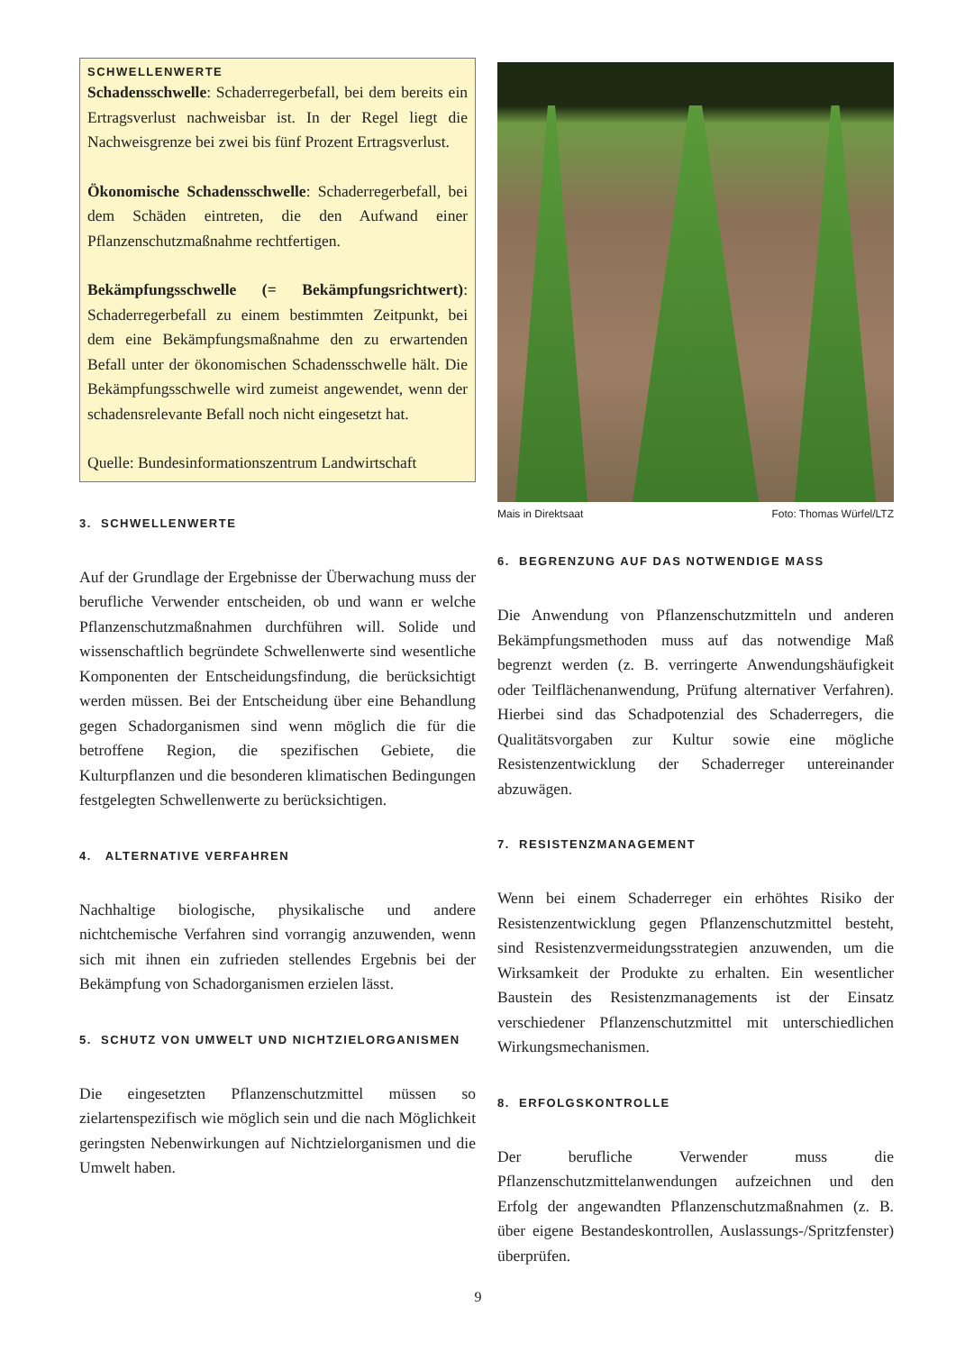SCHWELLENWERTE
Schadensschwelle: Schaderregerbefall, bei dem bereits ein Ertragsverlust nachweisbar ist. In der Regel liegt die Nachweisgrenze bei zwei bis fünf Prozent Ertragsverlust.
Ökonomische Schadensschwelle: Schaderregerbefall, bei dem Schäden eintreten, die den Aufwand einer Pflanzenschutzmaßnahme rechtfertigen.
Bekämpfungsschwelle (= Bekämpfungsrichtwert): Schaderregerbefall zu einem bestimmten Zeitpunkt, bei dem eine Bekämpfungsmaßnahme den zu erwartenden Befall unter der ökonomischen Schadensschwelle hält. Die Bekämpfungsschwelle wird zumeist angewendet, wenn der schadensrelevante Befall noch nicht eingesetzt hat.
Quelle: Bundesinformationszentrum Landwirtschaft
3. SCHWELLENWERTE
Auf der Grundlage der Ergebnisse der Überwachung muss der berufliche Verwender entscheiden, ob und wann er welche Pflanzenschutzmaßnahmen durchführen will. Solide und wissenschaftlich begründete Schwellenwerte sind wesentliche Komponenten der Entscheidungsfindung, die berücksichtigt werden müssen. Bei der Entscheidung über eine Behandlung gegen Schadorganismen sind wenn möglich die für die betroffene Region, die spezifischen Gebiete, die Kulturpflanzen und die besonderen klimatischen Bedingungen festgelegten Schwellenwerte zu berücksichtigen.
4. ALTERNATIVE VERFAHREN
Nachhaltige biologische, physikalische und andere nichtchemische Verfahren sind vorrangig anzuwenden, wenn sich mit ihnen ein zufrieden stellendes Ergebnis bei der Bekämpfung von Schadorganismen erzielen lässt.
5. SCHUTZ VON UMWELT UND NICHTZIELORGANISMEN
Die eingesetzten Pflanzenschutzmittel müssen so zielartenspezifisch wie möglich sein und die nach Möglichkeit geringsten Nebenwirkungen auf Nichtzielorganismen und die Umwelt haben.
Mais in Direktsaat Foto: Thomas Würfel/LTZ
6. BEGRENZUNG AUF DAS NOTWENDIGE MASS
Die Anwendung von Pflanzenschutzmitteln und anderen Bekämpfungsmethoden muss auf das notwendige Maß begrenzt werden (z. B. verringerte Anwendungshäufigkeit oder Teilflächenanwendung, Prüfung alternativer Verfahren). Hierbei sind das Schadpotenzial des Schaderregers, die Qualitätsvorgaben zur Kultur sowie eine mögliche Resistenzentwicklung der Schaderreger untereinander abzuwägen.
7. RESISTENZMANAGEMENT
Wenn bei einem Schaderreger ein erhöhtes Risiko der Resistenzentwicklung gegen Pflanzenschutzmittel besteht, sind Resistenzvermeidungsstrategien anzuwenden, um die Wirksamkeit der Produkte zu erhalten. Ein wesentlicher Baustein des Resistenzmanagements ist der Einsatz verschiedener Pflanzenschutzmittel mit unterschiedlichen Wirkungsmechanismen.
8. ERFOLGSKONTROLLE
Der berufliche Verwender muss die Pflanzenschutzmittelanwendungen aufzeichnen und den Erfolg der angewandten Pflanzenschutzmaßnahmen (z. B. über eigene Bestandeskontrollen, Auslassungs-/Spritzfenster) überprüfen.
9